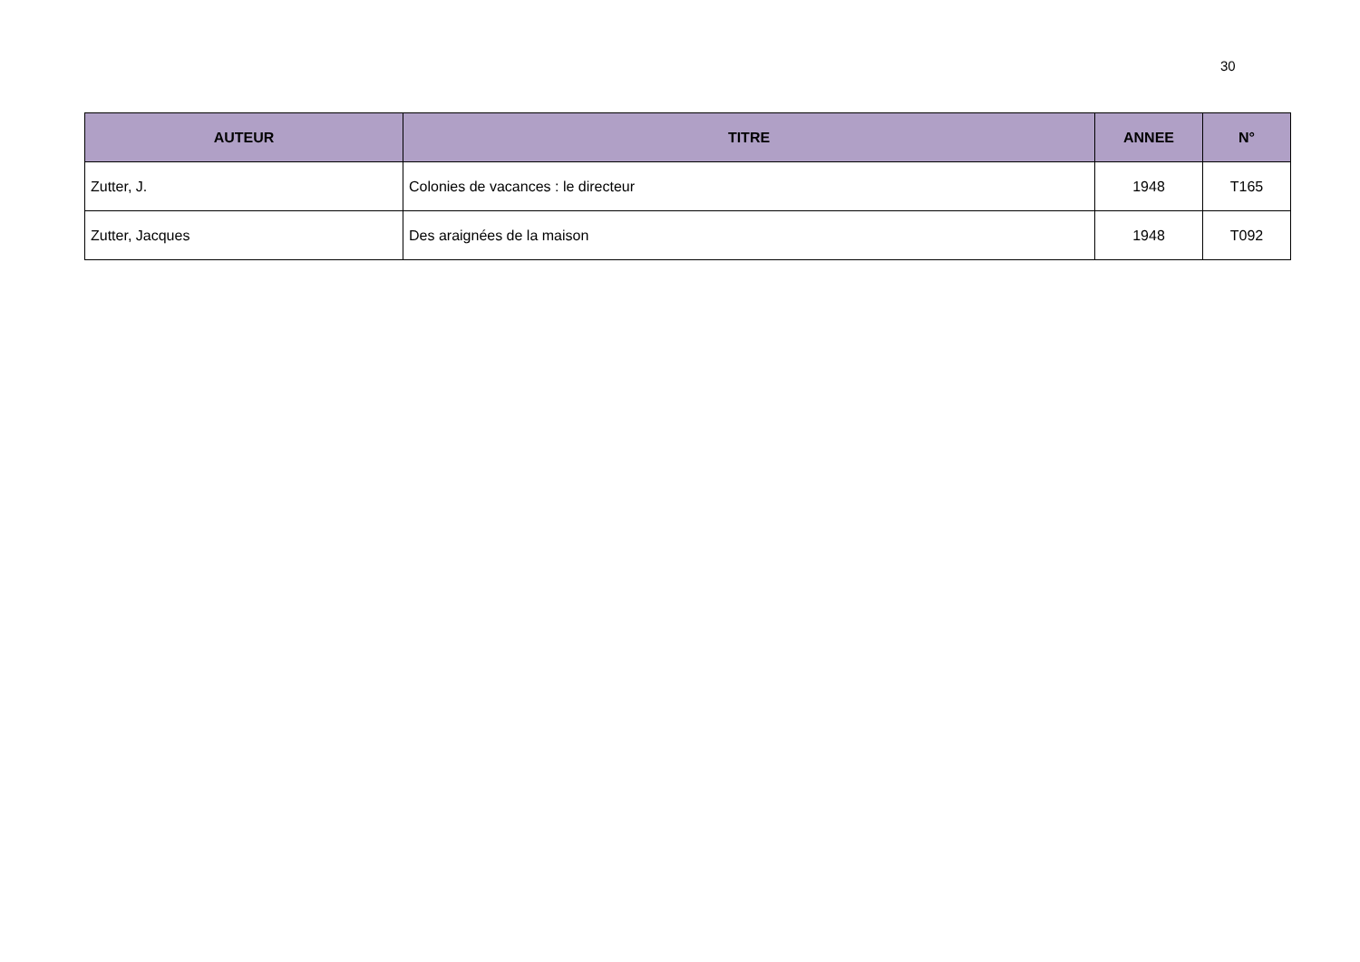30
| AUTEUR | TITRE | ANNEE | N° |
| --- | --- | --- | --- |
| Zutter, J. | Colonies de vacances : le directeur | 1948 | T165 |
| Zutter, Jacques | Des araignées de la maison | 1948 | T092 |